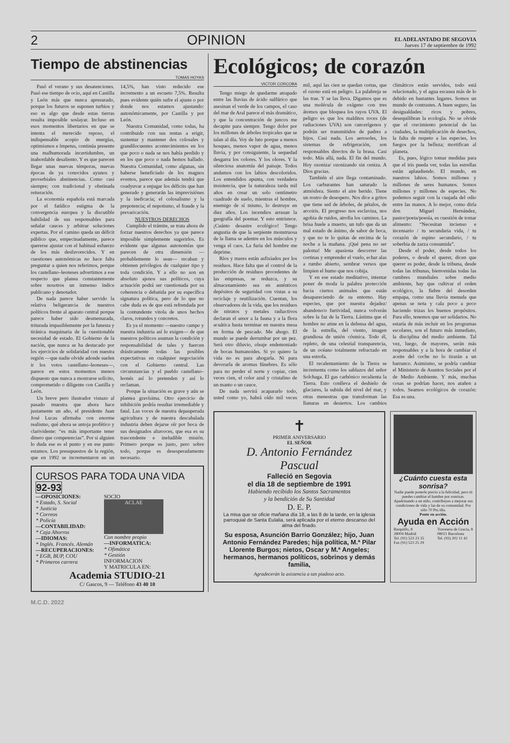2 OPINION EL ADELANTADO DE SEGOVIA
Jueves 17 de septiembre de 1992
Tiempo de abstinencias
TOMAS HOYAS
Pasó el verano y sus desatenciones. Pasó ese tiempo de ocio, aquí en Castilla y León más que nunca apresurado, porque los futuros se suponen turbios y eso es algo que desde estas tierras resulta imposible soslayar. Incluso en esos momentos libertarios en que se intenta el merecido reposo, el indispensable acopio de energías, optimismos e ímpetus, continúa presente una malhumorada incertidumbre, un inabordable desaliento. Y es que parecen llegar unas nuevas témporas, nuevas épocas de ya conocidos ayunos y proverbiales abstinencias. Como casi siempre; con tradicional y obstinada reiteración.
La economía española está marcada por el fatídico estigma de la convergencia europea y la discutible habilidad de sus responsables para señalar cauces y arbitrar soluciones expertas. Por el camino queda un déficit público que, empecinadamente, parece quererse ajustar con el habitual esfuerzo de los más desfavorecidos. Y en cuestiones autonómicas no hace falta preguntar a quien nos referimos, porque los castellano–leoneses advertimos a ese respecto que planea constantemente sobre nosotros un inmenso índice publicano y denotador.
De nada parece haber servido la relativa beligerancia de nuestros políticos frente al aparato central porque parece haber sido desmenuzada, triturada impasiblemente por la funesta y tiránica maquinaria de la cuestionable necesidad de estado. El Gobierno de la nación, que nunca se ha destacado por los ejercicios de solidaridad con nuestra región —que nadie olvide adonde suelen ir los votos castellano–leoneses—, parece en estos momentos menos dispuesto que nunca a mostrarse solícito, comprometido o diligente con Castilla y León.
Un breve pero ilustrador vistazo al pasado muestra que ahora hace justamente un año, el presidente Juan José Lucas afirmaba con enorme realismo, qué ahora se antoja profético y clarividente: “es más importante tener dinero que competencias”. Por si alguien lo duda ese es el punto y en ese punto estamos. Los presupuestos de la región, que en 1992 se incrementaron en un 14,5%, han visto reducido ese incremento a un escueto 7,5%. Resulta pues evidente quién sufre el ajuste o por donde nos estamos ajustando: autonómicamente, por Castilla y por León.
Nuestra Comunidad, como todas, ha contribuido con sus rentas a erigir, sustentar y mantener dos colosales y grandilocuentes acontecimientos en los que poco o nada se nos había perdido y en los que poco o nada hemos hallado. Nuestra Comunidad, como algunas, sin haberse beneficiado de los magnos eventos, parece que además tendrá que coadyuvar a enjugar los déficits que han generado y generarán las imprevisiónes y la ineficacia; el colosalismo y la prepotencia; el nepotismo, el fraude y la prevaricación.
NUESTROS DERECHOS
Cumplido el trámite, se trata ahora de forzar nuestros derechos ya que parece imposible simplemente sugerirlos. Es evidente que algunas autonomías que parecen de otra dimensión —probablemente lo sean— recaban y obtienen privilegios de cualquier tipo y toda condición. Y a ello no son en absoluto ajenos sus políticos, cuya actuación podrá ser cuestionada por su coherencia o debatida por su específica signatura política, pero de lo que no cabe duda es de que está refrendada por la contundente vitola de unos hechos claros, rotundos y concretos.
Es ya el momento —nuestro campo y nuestra industria así lo exigen— de que nuestros políticos asuman la condición y responsabilidad de tales y fuercen drásticamente todas las posibles expectativas en cualquier negociación con el Gobierno central. Las circunstancias y el pueblo castellano–leonés así lo pretenden y así lo reclaman.
Porque la situación es grave y aún se plantea gravísima. Otro ejercicio de inhibición podría resultar irremediable y fatal. Las voces de nuestra depauperada agricultura y de nuestra descabalada industria deben dejarse oír por boca de sus designados altavoces, que esa es su trascendente e ineludible misión. Primero porque es justo, pero sobre todo, porque es desesperadamente necesario.
CURSOS PARA TODA UNA VIDA 92-93
—OPOSICIONES:
* Estado, S. Social
* Justicia
* Correos
* Policía
—CONTABILIDAD:
* Caja Ahorros
—IDIOMAS:
* Inglés. Francés. Alemán
—RECUPERACIONES:
* EGB, BUP, COU
* Primeros carrera
SOCIO
ACLAE
Con nombre propio
—INFORMATICA:
* Ofimática
* Gestión
INFORMACION
Y MATRICULA EN:
Academia STUDIO-21
C/ Gascos, 9 — Teléfono 43 40 10
Ecológicos; de corazón
VICTOR CORCOBA
Tengo miego de quedarme atrapado entre las lluvias de ácido sulfúrico que asesinan el verde de los campos, el caso del mar de Aral parece el más dramático, y que la concentración de juncos me decapite para siempre. Tengo dolor por los millones de árboles tropicales que se talan al día. Voy de luto porque a menos bosques, menos vapor de agua, menos lluvia, y por consiguiente, la sequedad desgarra los colores. Y los olores. Y la silenciosa anatomía del paisaje. Todos andamos con los labios descoloridos. Los entendidos apunta, con verdadera insistencia, que la naturaleza tarda mil años en crear un solo centímetro cuadrado de suelo, mientras el hombre, enemigo de sí mismo, lo destruye en diez años. Los incendios arrasan la geografía del poemar. Y esto entristece. ¡Cuánto desastre ecológico! Tengo angustia de que la serpiente monstruosa de la llama se adentre en los músculos y venga el caos. La furia del hombre me deprime.
Ríos y mares están asfixiados por los residuos. Hace falta que el control de la producción de residuos procedentes de las empresas, se reduzca, y su almacenamiento sea en auténticos depósitos de seguridad con vistas a su reciclaje y reutilización. Cuentan, los observadores de la vida, que los residuos de nitratos y metales radiactivos declaran el amor a la fauna y a la flora acuática hasta terminar en nuestra mesa en forma de pescado. Me ahogo. El mundo se puede derrumbar por un pez. Será otro diluvio, oleaje endemoniado de bocas humanoides. Si yo quiero la vida no es para ahogarla. Ni para devorarla de aromas fúnebres. Es sólo para no perder el norte y copiar, cien veces cien, el color azul y cristalino de un manto o un cauce.
De nada servirá acapararlo todo, usted como yo, habrá oído mil veces mil, aquí las cien se quedan cortas, que el ozono está en peligro. La palabreja se las trae. Y se las lleva. Digamos que es una molécula de oxígeno con tres átomos que bloquea los rayos UVA. El peligro es que los malditos roces (de radiaciones UVA) son cancerígenos y podrán ser transmitidos de padres a hijos. Casi nada. Los aerosoles, los sistemas de refrigeración, son responsables directos de la brasa. Casi todo. Más allá, nada. El fin del mundo. Hoy ozoniza/ ozonizando sin ceniza. A Dios gracias.
También el aire llega contaminado. Los carburantes han saturado la atmósfera. Siento el aire herido. Tiene un rostro de desespero. Nos dice a gritos que tiene sed de árboles, de pétalos, de arcoiris. El progreso nos esclaviza, nos agobia de ruidos, atrofia los caminos. La brisa huele a muerto, un tufo que da un mal estado de ánimo, de sabor de boca, y que no te lo quitas de encima de la noche a la mañana. ¡Qué pena no ser paloma! Me apasiona descorrer las cortinas y emprender el vuelo, echar alas a rumbo abierto, sembrar versos que limpien el humo que nos cobija.
Y en ese estado meditativo, intentar poner de moda la palabra protección hacia ciertos animales que están desapareciendo de su entorno. Hay especies, que por nuestra dejadez/ abandono/o furtividad, nunca volverán sobre la faz de la Tierra. Lástima que el hombre no atine en la defensa del agua, de la estrella, del viento, imagen grandiosa de unión cósmica. Todo él, repleto, de una celestial transparencia, de un océano totalmente refractado en una estrofa.
El recalentamiento de la Tierra se incrementa como los sablazos del señor Solchaga. El gas carbónico recalienta la Tierra. Esto conlleva el deshielo de glaciares, la subida del nivel del mar, y otras menestras que transforman las llanuras en desiertos. Los cambios climáticos están servidos, todo está relacionado, y el agua escasea más de lo debido en bastantes lugares. Somos un mundo de contrastes. A buen seguro, las desigualdades: ricos y pobres, desequilibran la ecología. No se olvide que el crecimiento potencial de las ciudades, la multiplicación de desechos, la falta de respeto a las especies, los fuegos por la belleza; mortifican al planeta.
Es, pues, lógico tomar medidas para que el iris pueda ver, todas las estrellas están aplaudiendo. El mundo, en nuestros labios. Somos millones y millones de seres humanos. Somos millones y millones de especies. No podemos seguir con la cuajada del odio entre las manos. A lo mejor, como diría don Miguel Hernández, pastor/poeta/poesía, es cuestión de tomar alimento: “Necesitan incienso e incensario / tu secundaria vida, / tu corazón de espino secundario, / tu soberbia de zarza consumida”.
Desde el poder, desde todos los poderes, o desde el querer, dicen que querer es poder, desde la tribuna, desde todas las tribunas, bienvenidas todas las cumbres mundiales sobre medio ambiente, hay que cultivar el orden ecológico, la fiebre del desorden empapa, como una lluvia menuda que apenas se nota y cala poco a poco haciendo trizas los buenos propósitos. Para ello, tenemos que ser solidarios. No estaría de más incluir en los programas escolares, son el futuro más inmediato, la disciplina del medio ambiente. Tal vez, luego, de mayores, serán más responsables y a la hora de cambiar el aceite del coche no lo tirarán a un barranco. Asimismo, se podría cambiar el Ministerio de Asuntos Sociales por el de Medio Ambiente. Y más, muchas cosas se podrían hacer, nos atañen a todos. Seamos ecológicos de corazón: Esa es una.
✝
PRIMER ANIVERSARIO
EL SEÑOR
D. Antonio Fernández
Pascual
Falleció en Segovia
el día 18 de septiembre de 1991
Habiendo recibido los Santos Sacramentos
y la bendición de Su Santidad
D. E. P.
La misa que se oficie mañana día 18, a las 8 de la tarde, en la iglesia parroquial de Santa Eulalia, será aplicada por el eterno descanso del alma del finado.
Su esposa, Asunción Barrio González; hijo, Juan Antonio Fernández Paredes; hija política, M.ª Pilar Llorente Burgos; nietos, Oscar y M.ª Angeles; hermanos, hermanos políticos, sobrinos y demás familia,
Agradecerán la asistencia a tan piadoso acto.
¿Cuánto cuesta esta sonrisa?
Nadie puede ponerle precio a la felicidad, pero tú puedes cambiar el hambre por sonrisas. Apadrinando a un niño, contribuyes a mejorar sus condiciones de vida y las de su comunidad. Por sólo 70 Pts./día.
Ponte en acción.
Ayuda en Acción
Barquillo, 8
28004 Madrid
Tel. (91) 523 23 35
Fax (91) 523 25 29 Travesera de Gracia, 8
08021 Barcelona
Tel. (93) 202 11 42
M.C.D. 2022